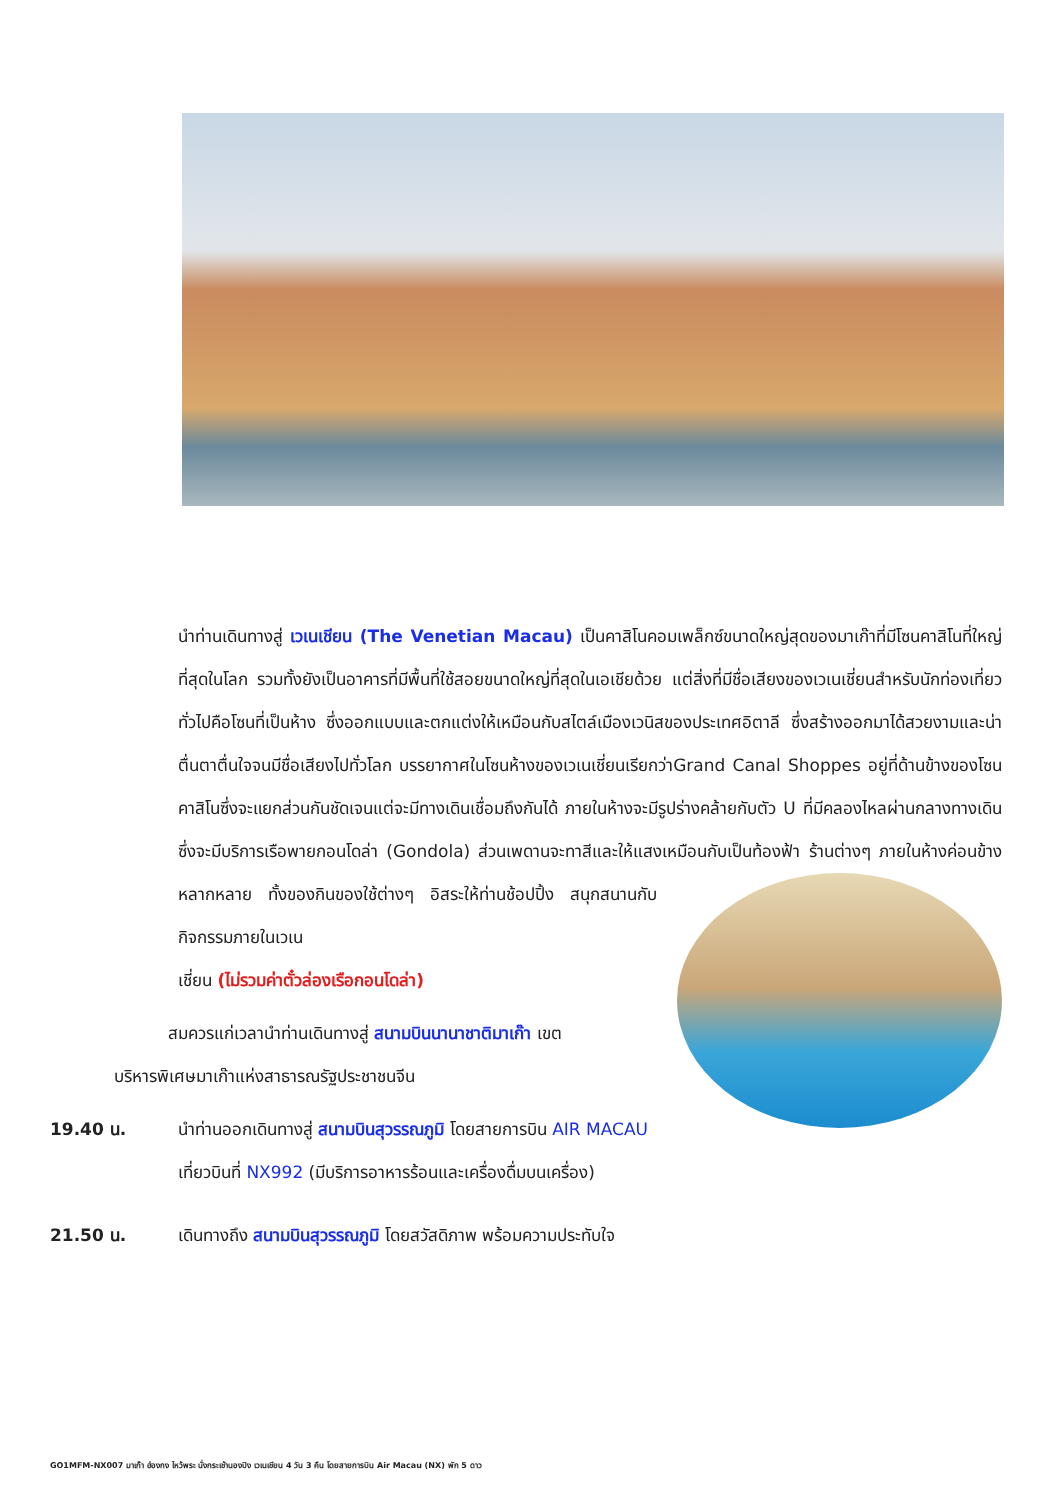นำท่านเดินทางสู่ เวเนเชียน (The Venetian Macau) เป็นคาสิโนคอมเพล็กซ์ขนาดใหญ่สุดของมาเก๊าที่มีโซนคาสิโนที่ใหญ่ที่สุดในโลก รวมทั้งยังเป็นอาคารที่มีพื้นที่ใช้สอยขนาดใหญ่ที่สุดในเอเชียด้วย แต่สิ่งที่มีชื่อเสียงของเวเนเชี่ยนสำหรับนักท่องเที่ยวทั่วไปคือโซนที่เป็นห้าง ซึ่งออกแบบและตกแต่งให้เหมือนกับสไตล์เมืองเวนิสของประเทศอิตาลี ซึ่งสร้างออกมาได้สวยงามและน่าตื่นตาตื่นใจจนมีชื่อเสียงไปทั่วโลก บรรยากาศในโซนห้างของเวเนเชี่ยนเรียกว่าGrand Canal Shoppes อยู่ที่ด้านข้างของโซนคาสิโนซึ่งจะแยกส่วนกันชัดเจนแต่จะมีทางเดินเชื่อมถึงกันได้ ภายในห้างจะมีรูปร่างคล้ายกับตัว U ที่มีคลองไหลผ่านกลางทางเดินซึ่งจะมีบริการเรือพายกอนโดล่า (Gondola) ส่วนเพดานจะทาสีและให้แสงเหมือนกับเป็นท้องฟ้า ร้านต่างๆ ภายในห้างค่อนข้างหลากหลาย ทั้ง
ของกินของใช้ต่างๆ อิสระให้ท่านช้อปปิ้ง สนุกสนานกับกิจกรรมภายในเวเน
เชี่ยน (ไม่รวมค่าตั๋วล่องเรือกอนโดล่า)
สมควรแก่เวลานำท่านเดินทางสู่ สนามบินนานาชาติมาเก๊า เขต
บริหารพิเศษมาเก๊าแห่งสาธารณรัฐประชาชนจีน
19.40 น. นำท่านออกเดินทางสู่ สนามบินสุวรรณภูมิ โดยสายการบิน AIR MACAU เที่ยวบินที่ NX992 (มีบริการอาหารร้อนและเครื่องดื่มบนเครื่อง)
21.50 น. เดินทางถึง สนามบินสุวรรณภูมิ โดยสวัสดิภาพ พร้อมความประทับใจ
GO1MFM-NX007 มาเก๊า ฮ่องกง ไหว้พระ นั่งกระเช้านองปิง เวเนเชียน 4 วัน 3 คืน โดยสายการบิน Air Macau (NX) พัก 5 ดาว